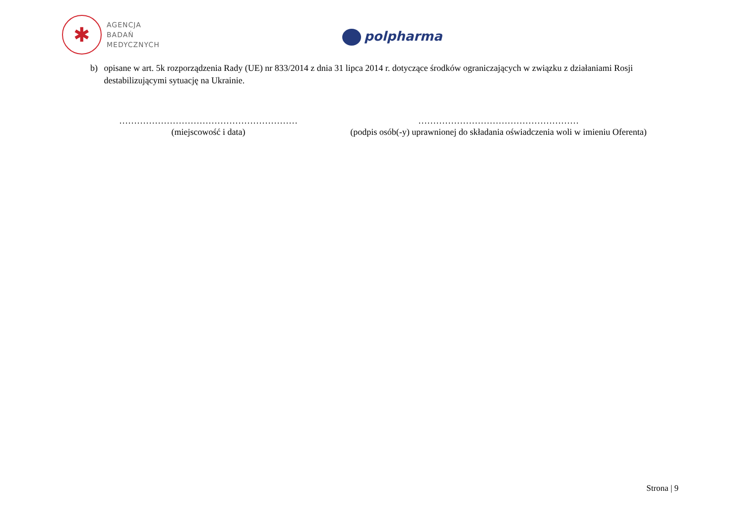✱
AGENCJA
BADAŃ
MEDYCZNYCH
polpharma
b) opisane w art. 5k rozporządzenia Rady (UE) nr 833/2014 z dnia 31 lipca 2014 r. dotyczące środków ograniczających w związku z działaniami Rosji destabilizującymi sytuację na Ukrainie.
……………………………………………………
(miejscowość i data)
………………………………………………
(podpis osób(-y) uprawnionej do składania oświadczenia woli w imieniu Oferenta)
Strona | 9